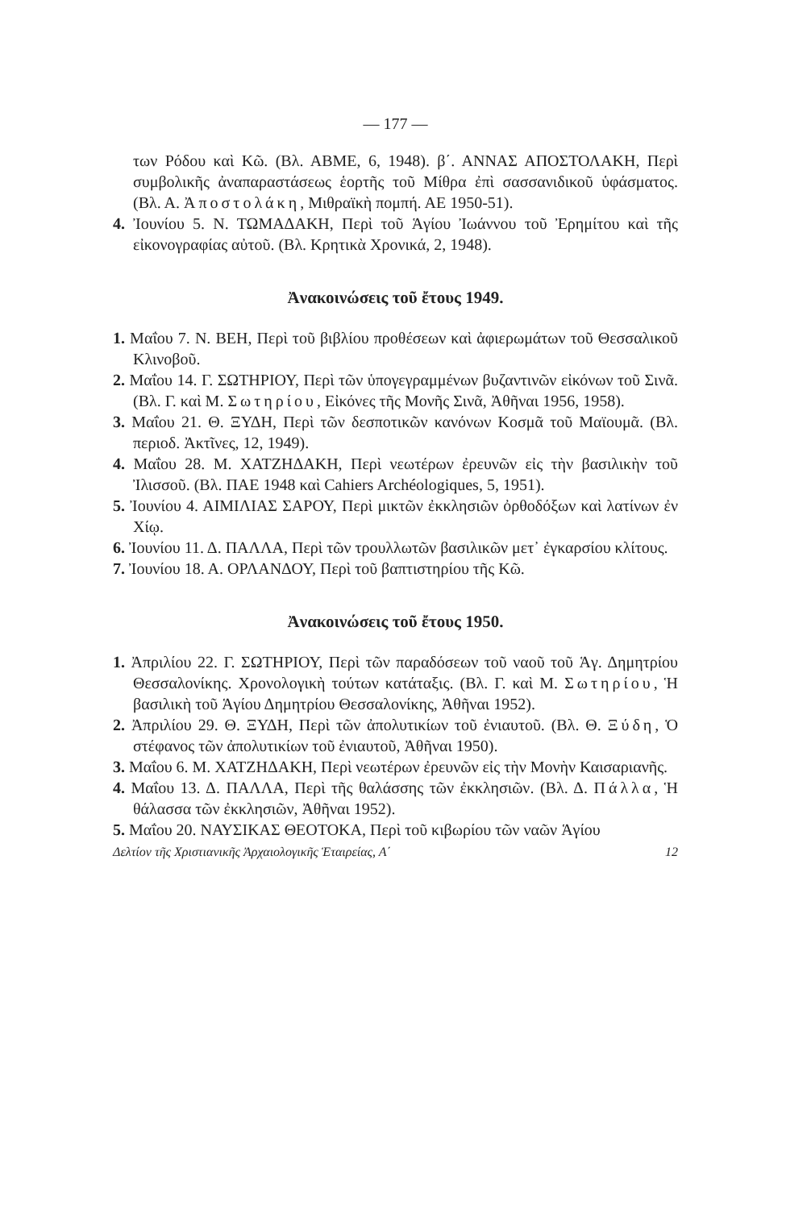— 177 —
των Ρόδου καὶ Κῶ. (Βλ. ΑΒΜΕ, 6, 1948). β΄. ΑΝΝΑΣ ΑΠΟΣΤΟΛΑΚΗ, Περὶ συμβολικῆς ἀναπαραστάσεως ἑορτῆς τοῦ Μίθρα ἐπὶ σασσανιδικοῦ ὑφάσματος. (Βλ. Α. Ἀποστολάκη, Μιθραϊκὴ πομπή. ΑΕ 1950-51).
4. Ἰουνίου 5. Ν. ΤΩΜΑΔΑΚΗ, Περὶ τοῦ Ἁγίου Ἰωάννου τοῦ Ἐρημίτου καὶ τῆς εἰκονογραφίας αὐτοῦ. (Βλ. Κρητικὰ Χρονικά, 2, 1948).
Ἀνακοινώσεις τοῦ ἔτους 1949.
1. Μαΐου 7. Ν. ΒΕΗ, Περὶ τοῦ βιβλίου προθέσεων καὶ ἀφιερωμάτων τοῦ Θεσσαλικοῦ Κλινοβοῦ.
2. Μαΐου 14. Γ. ΣΩΤΗΡΙΟΥ, Περὶ τῶν ὑπογεγραμμένων βυζαντινῶν εἰκόνων τοῦ Σινᾶ. (Βλ. Γ. καὶ Μ. Σωτηρίου, Εἰκόνες τῆς Μονῆς Σινᾶ, Ἀθῆναι 1956, 1958).
3. Μαΐου 21. Θ. ΞΥΔΗ, Περὶ τῶν δεσποτικῶν κανόνων Κοσμᾶ τοῦ Μαϊουμᾶ. (Βλ. περιοδ. Ἀκτῖνες, 12, 1949).
4. Μαΐου 28. Μ. ΧΑΤΖΗΔΑΚΗ, Περὶ νεωτέρων ἐρευνῶν εἰς τὴν βασιλικὴν τοῦ Ἰλισσοῦ. (Βλ. ΠΑΕ 1948 καὶ Cahiers Archéologiques, 5, 1951).
5. Ἰουνίου 4. ΑΙΜΙΛΙΑΣ ΣΑΡΟΥ, Περὶ μικτῶν ἐκκλησιῶν ὀρθοδόξων καὶ λατίνων ἐν Χίῳ.
6. Ἰουνίου 11. Δ. ΠΑΛΛΑ, Περὶ τῶν τρουλλωτῶν βασιλικῶν μετ᾽ ἐγκαρσίου κλίτους.
7. Ἰουνίου 18. Α. ΟΡΛΑΝΔΟΥ, Περὶ τοῦ βαπτιστηρίου τῆς Κῶ.
Ἀνακοινώσεις τοῦ ἔτους 1950.
1. Ἀπριλίου 22. Γ. ΣΩΤΗΡΙΟΥ, Περὶ τῶν παραδόσεων τοῦ ναοῦ τοῦ Ἁγ. Δημητρίου Θεσσαλονίκης. Χρονολογικὴ τούτων κατάταξις. (Βλ. Γ. καὶ Μ. Σωτηρίου, Ἡ βασιλικὴ τοῦ Ἁγίου Δημητρίου Θεσσαλονίκης, Ἀθῆναι 1952).
2. Ἀπριλίου 29. Θ. ΞΥΔΗ, Περὶ τῶν ἀπολυτικίων τοῦ ἐνιαυτοῦ. (Βλ. Θ. Ξύδη, Ὁ στέφανος τῶν ἀπολυτικίων τοῦ ἐνιαυτοῦ, Ἀθῆναι 1950).
3. Μαΐου 6. Μ. ΧΑΤΖΗΔΑΚΗ, Περὶ νεωτέρων ἐρευνῶν εἰς τὴν Μονὴν Καισαριανῆς.
4. Μαΐου 13. Δ. ΠΑΛΛΑ, Περὶ τῆς θαλάσσης τῶν ἐκκλησιῶν. (Βλ. Δ. Πάλλα, Ἡ θάλασσα τῶν ἐκκλησιῶν, Ἀθῆναι 1952).
5. Μαΐου 20. ΝΑΥΣΙΚΑΣ ΘΕΟΤΟΚΑ, Περὶ τοῦ κιβωρίου τῶν ναῶν Ἁγίου
Δελτίον τῆς Χριστιανικῆς Ἀρχαιολογικῆς Ἑταιρείας, Α΄ 12